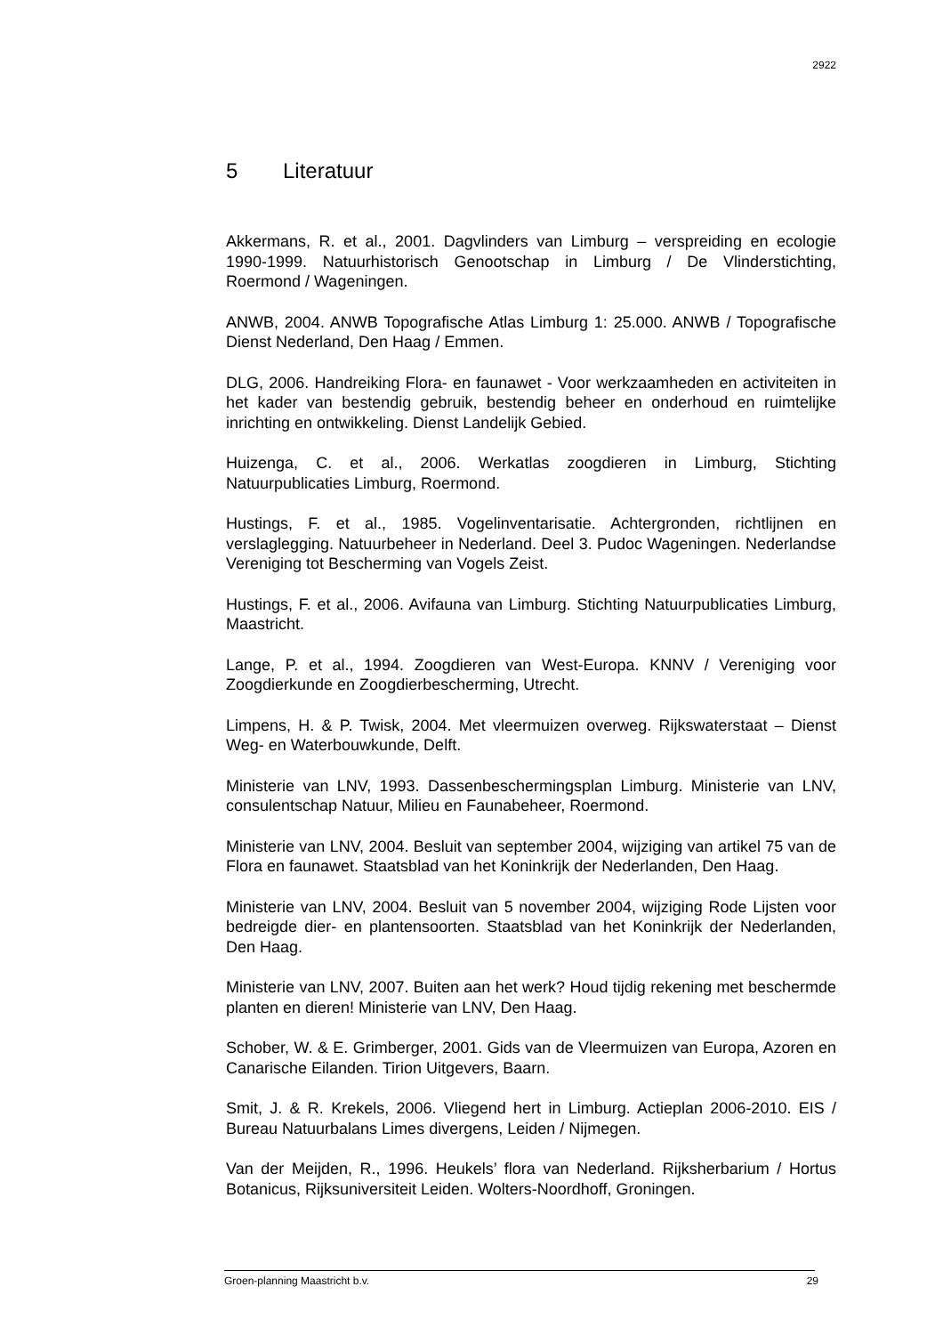2922
5 Literatuur
Akkermans, R. et al., 2001. Dagvlinders van Limburg – verspreiding en ecologie 1990-1999. Natuurhistorisch Genootschap in Limburg / De Vlinderstichting, Roermond / Wageningen.
ANWB, 2004. ANWB Topografische Atlas Limburg 1: 25.000. ANWB / Topografische Dienst Nederland, Den Haag / Emmen.
DLG, 2006. Handreiking Flora- en faunawet - Voor werkzaamheden en activiteiten in het kader van bestendig gebruik, bestendig beheer en onderhoud en ruimtelijke inrichting en ontwikkeling. Dienst Landelijk Gebied.
Huizenga, C. et al., 2006. Werkatlas zoogdieren in Limburg, Stichting Natuurpublicaties Limburg, Roermond.
Hustings, F. et al., 1985. Vogelinventarisatie. Achtergronden, richtlijnen en verslaglegging. Natuurbeheer in Nederland. Deel 3. Pudoc Wageningen. Nederlandse Vereniging tot Bescherming van Vogels Zeist.
Hustings, F. et al., 2006. Avifauna van Limburg. Stichting Natuurpublicaties Limburg, Maastricht.
Lange, P. et al., 1994. Zoogdieren van West-Europa. KNNV / Vereniging voor Zoogdierkunde en Zoogdierbescherming, Utrecht.
Limpens, H. & P. Twisk, 2004. Met vleermuizen overweg. Rijkswaterstaat – Dienst Weg- en Waterbouwkunde, Delft.
Ministerie van LNV, 1993. Dassenbeschermingsplan Limburg. Ministerie van LNV, consulentschap Natuur, Milieu en Faunabeheer, Roermond.
Ministerie van LNV, 2004. Besluit van september 2004, wijziging van artikel 75 van de Flora en faunawet. Staatsblad van het Koninkrijk der Nederlanden, Den Haag.
Ministerie van LNV, 2004. Besluit van 5 november 2004, wijziging Rode Lijsten voor bedreigde dier- en plantensoorten. Staatsblad van het Koninkrijk der Nederlanden, Den Haag.
Ministerie van LNV, 2007. Buiten aan het werk? Houd tijdig rekening met beschermde planten en dieren! Ministerie van LNV, Den Haag.
Schober, W. & E. Grimberger, 2001. Gids van de Vleermuizen van Europa, Azoren en Canarische Eilanden. Tirion Uitgevers, Baarn.
Smit, J. & R. Krekels, 2006. Vliegend hert in Limburg. Actieplan 2006-2010. EIS / Bureau Natuurbalans Limes divergens, Leiden / Nijmegen.
Van der Meijden, R., 1996. Heukels’ flora van Nederland. Rijksherbarium / Hortus Botanicus, Rijksuniversiteit Leiden. Wolters-Noordhoff, Groningen.
Groen-planning Maastricht b.v. 29